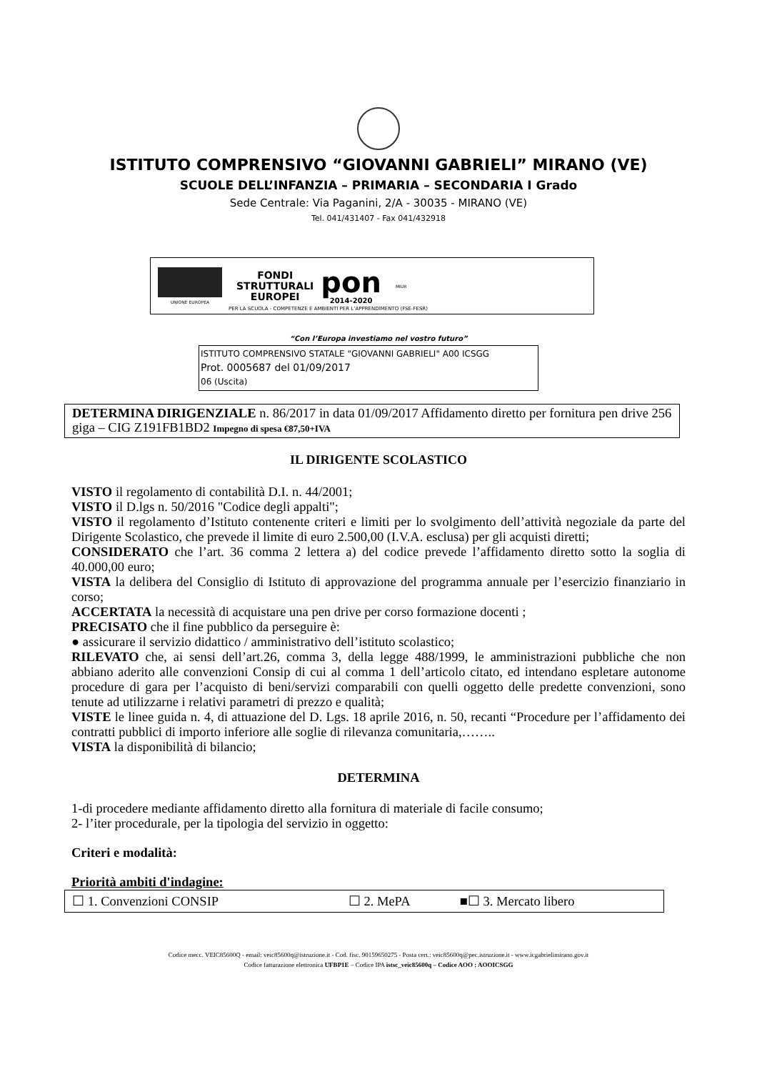ISTITUTO COMPRENSIVO “GIOVANNI GABRIELI” MIRANO (VE)
SCUOLE DELL’INFANZIA – PRIMARIA – SECONDARIA I Grado
Sede Centrale: Via Paganini, 2/A - 30035 - MIRANO (VE)
Tel. 041/431407 - Fax 041/432918
UNIONE EUROPEA
FONDI
STRUTTURALI
EUROPEI
pon
2014-2020
MIUR
PER LA SCUOLA - COMPETENZE E AMBIENTI PER L’APPRENDIMENTO (FSE-FESR)
“Con l’Europa investiamo nel vostro futuro”
ISTITUTO COMPRENSIVO STATALE "GIOVANNI GABRIELI" A00 ICSGG
Prot. 0005687 del 01/09/2017
06 (Uscita)
DETERMINA DIRIGENZIALE n. 86/2017 in data 01/09/2017 Affidamento diretto per fornitura pen drive 256 giga – CIG Z191FB1BD2 Impegno di spesa €87,50+IVA
IL DIRIGENTE SCOLASTICO
VISTO il regolamento di contabilità D.I. n. 44/2001;
VISTO il D.lgs n. 50/2016 "Codice degli appalti";
VISTO il regolamento d’Istituto contenente criteri e limiti per lo svolgimento dell’attività negoziale da parte del Dirigente Scolastico, che prevede il limite di euro 2.500,00 (I.V.A. esclusa) per gli acquisti diretti;
CONSIDERATO che l’art. 36 comma 2 lettera a) del codice prevede l’affidamento diretto sotto la soglia di 40.000,00 euro;
VISTA la delibera del Consiglio di Istituto di approvazione del programma annuale per l’esercizio finanziario in corso;
ACCERTATA la necessità di acquistare una pen drive per corso formazione docenti ;
PRECISATO che il fine pubblico da perseguire è:
● assicurare il servizio didattico / amministrativo dell’istituto scolastico;
RILEVATO che, ai sensi dell’art.26, comma 3, della legge 488/1999, le amministrazioni pubbliche che non abbiano aderito alle convenzioni Consip di cui al comma 1 dell’articolo citato, ed intendano espletare autonome procedure di gara per l’acquisto di beni/servizi comparabili con quelli oggetto delle predette convenzioni, sono tenute ad utilizzarne i relativi parametri di prezzo e qualità;
VISTE le linee guida n. 4, di attuazione del D. Lgs. 18 aprile 2016, n. 50, recanti “Procedure per l’affidamento dei contratti pubblici di importo inferiore alle soglie di rilevanza comunitaria,……..
VISTA la disponibilità di bilancio;
DETERMINA
1-di procedere mediante affidamento diretto alla fornitura di materiale di facile consumo;
2- l’iter procedurale, per la tipologia del servizio in oggetto:
Criteri e modalità:
Priorità ambiti d'indagine:
| ☐ 1. Convenzioni CONSIP | ☐ 2. MePA | ■☐ 3. Mercato libero |
Codice mecc. VEIC85600Q - email: veic85600q@istruzione.it - Cod. fisc. 90159650275 - Posta cert.: veic85600q@pec.istruzione.it - www.icgabrielimirano.gov.it
Codice fatturazione elettronica UFBP1E – Codice IPA istsc_veic85600q – Codice AOO : AOOICSGG